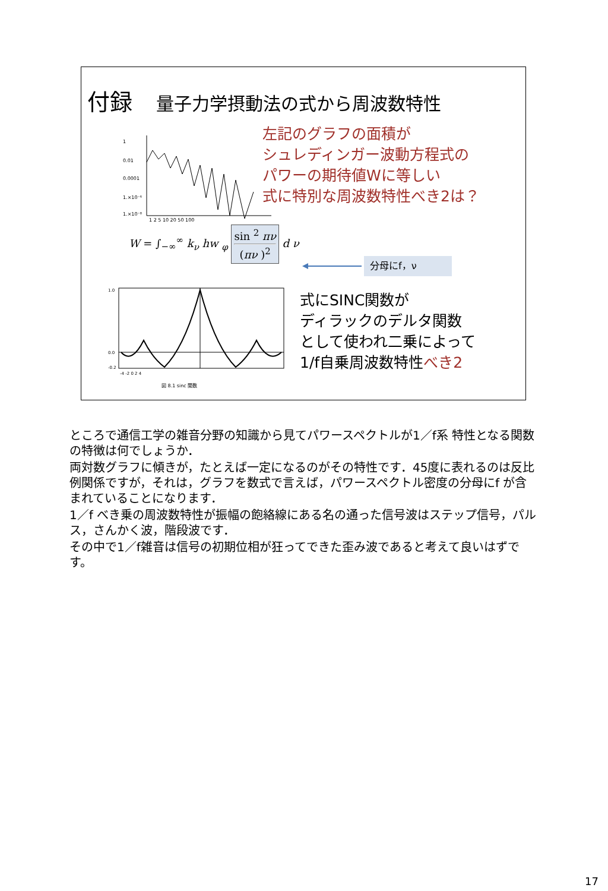付録 量子力学摂動法の式から周波数特性
1
0.01
0.0001
1.×10⁻⁶
1.×10⁻⁸
1 2 5 10 20 50 100
左記のグラフの面積が
シュレディンガー波動方程式の
パワーの期待値Wに等しい
式に特別な周波数特性べき2は？
W = ∫<sub>−∞</sub><sup>∞</sup> k<sub>ν</sub> hw <sub>φ</sub> sin <sup>2</sup> πν
(πν )<sup>2</sup> d ν
分母にf，ν
1.0
0.0
-0.2
-4 -2 0 2 4
図 8.1 sinc 関数
式にSINC関数が
ディラックのデルタ関数
として使われ二乗によって
1/f自乗周波数特性べき2
ところで通信工学の雑音分野の知識から見てパワースペクトルが1／f系 特性となる関数の特徴は何でしょうか．
両対数グラフに傾きが，たとえば一定になるのがその特性です．45度に表れるのは反比例関係ですが，それは，グラフを数式で言えば，パワースペクトル密度の分母にf が含まれていることになります．
1／f べき乗の周波数特性が振幅の飽絡線にある名の通った信号波はステップ信号，パルス，さんかく波，階段波です．
その中で1／f雑音は信号の初期位相が狂ってできた歪み波であると考えて良いはずです。
17